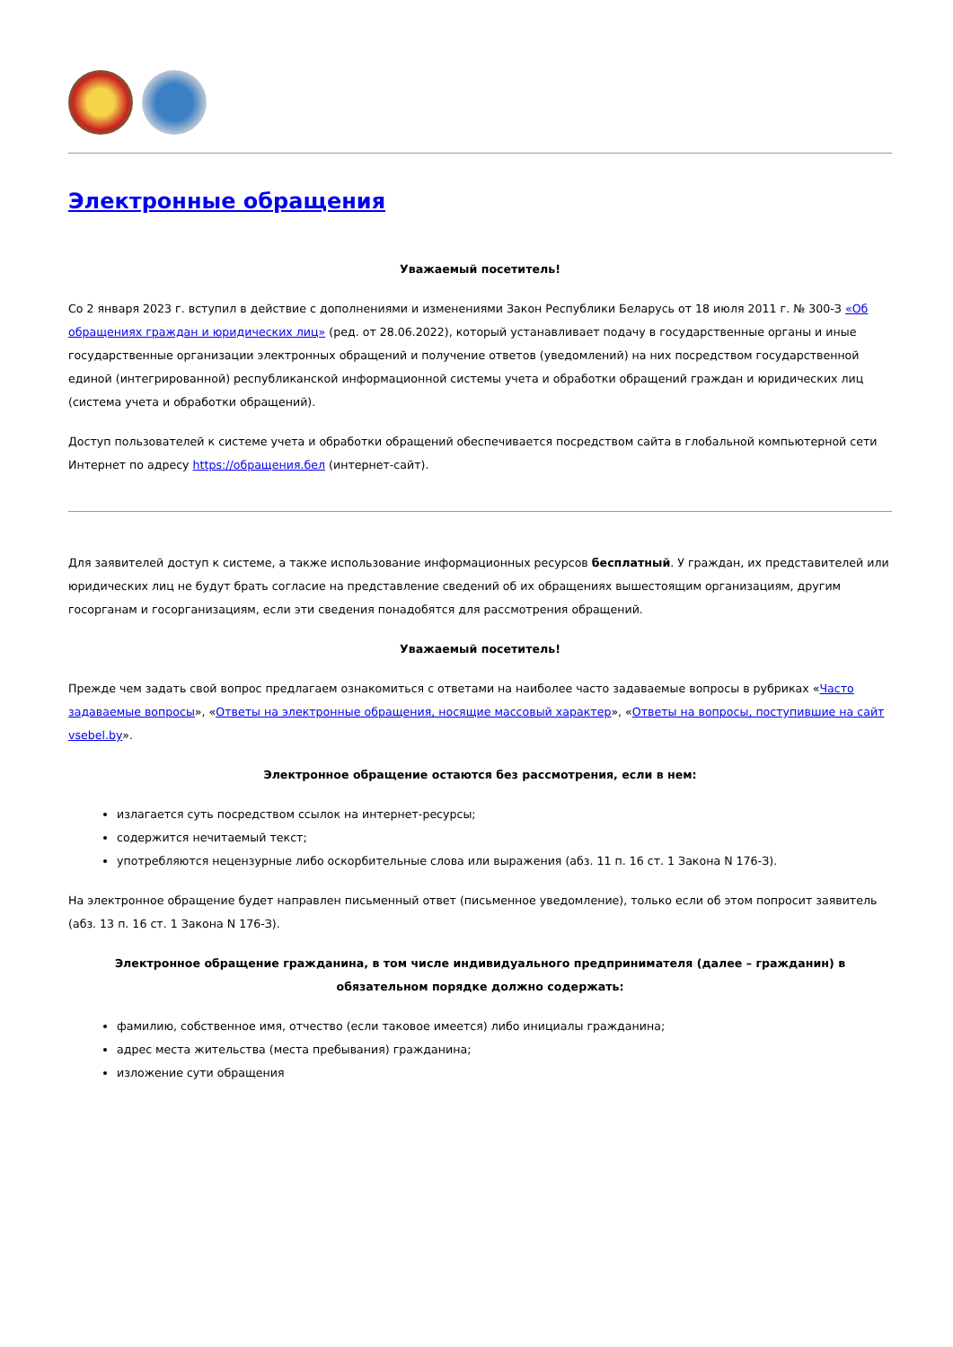Электронные обращения
Уважаемый посетитель!
Со 2 января 2023 г. вступил в действие с дополнениями и изменениями Закон Республики Беларусь от 18 июля 2011 г. № 300-З «Об обращениях граждан и юридических лиц» (ред. от 28.06.2022), который устанавливает подачу в государственные органы и иные государственные организации электронных обращений и получение ответов (уведомлений) на них посредством государственной единой (интегрированной) республиканской информационной системы учета и обработки обращений граждан и юридических лиц (система учета и обработки обращений).
Доступ пользователей к системе учета и обработки обращений обеспечивается посредством сайта в глобальной компьютерной сети Интернет по адресу https://обращения.бел (интернет-сайт).
Для заявителей доступ к системе, а также использование информационных ресурсов бесплатный. У граждан, их представителей или юридических лиц не будут брать согласие на представление сведений об их обращениях вышестоящим организациям, другим госорганам и госорганизациям, если эти сведения понадобятся для рассмотрения обращений.
Уважаемый посетитель!
Прежде чем задать свой вопрос предлагаем ознакомиться с ответами на наиболее часто задаваемые вопросы в рубриках «Часто задаваемые вопросы», «Ответы на электронные обращения, носящие массовый характер», «Ответы на вопросы, поступившие на сайт vsebel.by».
Электронное обращение остаются без рассмотрения, если в нем:
излагается суть посредством ссылок на интернет-ресурсы;
содержится нечитаемый текст;
употребляются нецензурные либо оскорбительные слова или выражения (абз. 11 п. 16 ст. 1 Закона N 176-З).
На электронное обращение будет направлен письменный ответ (письменное уведомление), только если об этом попросит заявитель (абз. 13 п. 16 ст. 1 Закона N 176-З).
Электронное обращение гражданина, в том числе индивидуального предпринимателя (далее – гражданин) в обязательном порядке должно содержать:
фамилию, собственное имя, отчество (если таковое имеется) либо инициалы гражданина;
адрес места жительства (места пребывания) гражданина;
изложение сути обращения